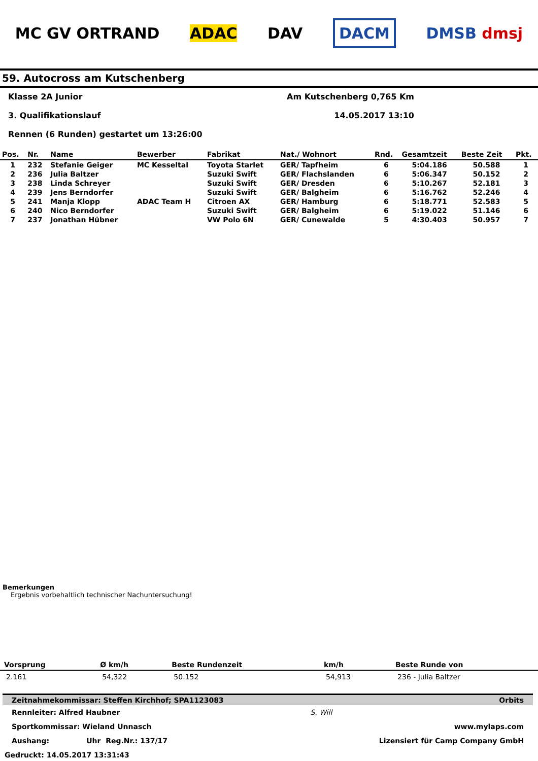MC GV ORTRAND ADAC DAV DACM DMSB dmsj
59. Autocross am Kutschenberg
Klasse 2A Junior Am Kutschenberg 0,765 Km
3. Qualifikationslauf 14.05.2017 13:10
Rennen (6 Runden) gestartet um 13:26:00
| Pos. | Nr. | Name | Bewerber | Fabrikat | Nat./ Wohnort | Rnd. | Gesamtzeit | Beste Zeit | Pkt. |
| --- | --- | --- | --- | --- | --- | --- | --- | --- | --- |
| 1 | 232 | Stefanie Geiger | MC Kesseltal | Toyota Starlet | GER/ Tapfheim | 6 | 5:04.186 | 50.588 | 1 |
| 2 | 236 | Julia Baltzer | | Suzuki Swift | GER/ Flachslanden | 6 | 5:06.347 | 50.152 | 2 |
| 3 | 238 | Linda Schreyer | | Suzuki Swift | GER/ Dresden | 6 | 5:10.267 | 52.181 | 3 |
| 4 | 239 | Jens Berndorfer | | Suzuki Swift | GER/ Balgheim | 6 | 5:16.762 | 52.246 | 4 |
| 5 | 241 | Manja Klopp | ADAC Team H | Citroen AX | GER/ Hamburg | 6 | 5:18.771 | 52.583 | 5 |
| 6 | 240 | Nico Berndorfer | | Suzuki Swift | GER/ Balgheim | 6 | 5:19.022 | 51.146 | 6 |
| 7 | 237 | Jonathan Hübner | | VW Polo 6N | GER/ Cunewalde | 5 | 4:30.403 | 50.957 | 7 |
Bemerkungen
Ergebnis vorbehaltlich technischer Nachuntersuchung!
| Vorsprung | Ø km/h | Beste Rundenzeit | km/h | Beste Runde von |
| --- | --- | --- | --- | --- |
| 2.161 | 54,322 | 50.152 | 54,913 | 236 - Julia Baltzer |
Zeitnahmekommissar: Steffen Kirchhof; SPA1123083 Orbits
Rennleiter: Alfred Haubner S. Will
Sportkommissar: Wieland Unnasch www.mylaps.com
Aushang: Uhr Reg.Nr.: 137/17 Lizensiert für Camp Company GmbH
Gedruckt: 14.05.2017 13:31:43